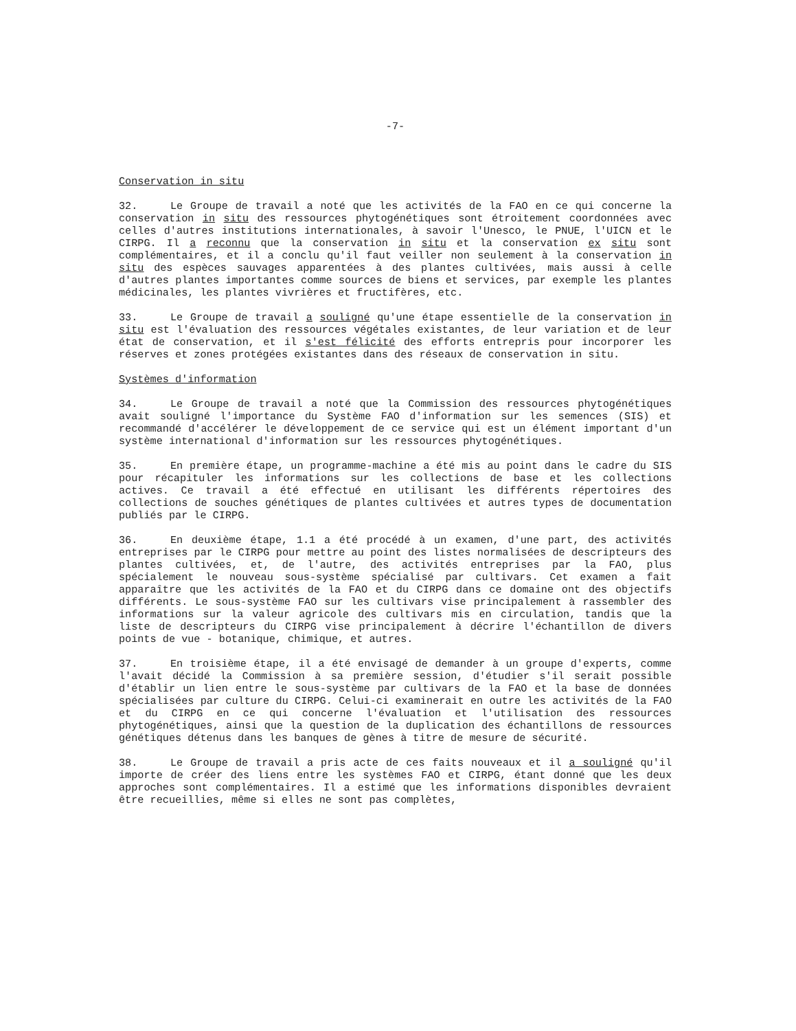-7-
Conservation in situ
32. Le Groupe de travail a noté que les activités de la FAO en ce qui concerne la conservation in situ des ressources phytogénétiques sont étroitement coordonnées avec celles d'autres institutions internationales, à savoir l'Unesco, le PNUE, l'UICN et le CIRPG. Il a reconnu que la conservation in situ et la conservation ex situ sont complémentaires, et il a conclu qu'il faut veiller non seulement à la conservation in situ des espèces sauvages apparentées à des plantes cultivées, mais aussi à celle d'autres plantes importantes comme sources de biens et services, par exemple les plantes médicinales, les plantes vivrières et fructifères, etc.
33. Le Groupe de travail a souligné qu'une étape essentielle de la conservation in situ est l'évaluation des ressources végétales existantes, de leur variation et de leur état de conservation, et il s'est félicité des efforts entrepris pour incorporer les réserves et zones protégées existantes dans des réseaux de conservation in situ.
Systèmes d'information
34. Le Groupe de travail a noté que la Commission des ressources phytogénétiques avait souligné l'importance du Système FAO d'information sur les semences (SIS) et recommandé d'accélérer le développement de ce service qui est un élément important d'un système international d'information sur les ressources phytogénétiques.
35. En première étape, un programme-machine a été mis au point dans le cadre du SIS pour récapituler les informations sur les collections de base et les collections actives. Ce travail a été effectué en utilisant les différents répertoires des collections de souches génétiques de plantes cultivées et autres types de documentation publiés par le CIRPG.
36. En deuxième étape, 1.1 a été procédé à un examen, d'une part, des activités entreprises par le CIRPG pour mettre au point des listes normalisées de descripteurs des plantes cultivées, et, de l'autre, des activités entreprises par la FAO, plus spécialement le nouveau sous-système spécialisé par cultivars. Cet examen a fait apparaître que les activités de la FAO et du CIRPG dans ce domaine ont des objectifs différents. Le sous-système FAO sur les cultivars vise principalement à rassembler des informations sur la valeur agricole des cultivars mis en circulation, tandis que la liste de descripteurs du CIRPG vise principalement à décrire l'échantillon de divers points de vue - botanique, chimique, et autres.
37. En troisième étape, il a été envisagé de demander à un groupe d'experts, comme l'avait décidé la Commission à sa première session, d'étudier s'il serait possible d'établir un lien entre le sous-système par cultivars de la FAO et la base de données spécialisées par culture du CIRPG. Celui-ci examinerait en outre les activités de la FAO et du CIRPG en ce qui concerne l'évaluation et l'utilisation des ressources phytogénétiques, ainsi que la question de la duplication des échantillons de ressources génétiques détenus dans les banques de gènes à titre de mesure de sécurité.
38. Le Groupe de travail a pris acte de ces faits nouveaux et il a souligné qu'il importe de créer des liens entre les systèmes FAO et CIRPG, étant donné que les deux approches sont complémentaires. Il a estimé que les informations disponibles devraient être recueillies, même si elles ne sont pas complètes,